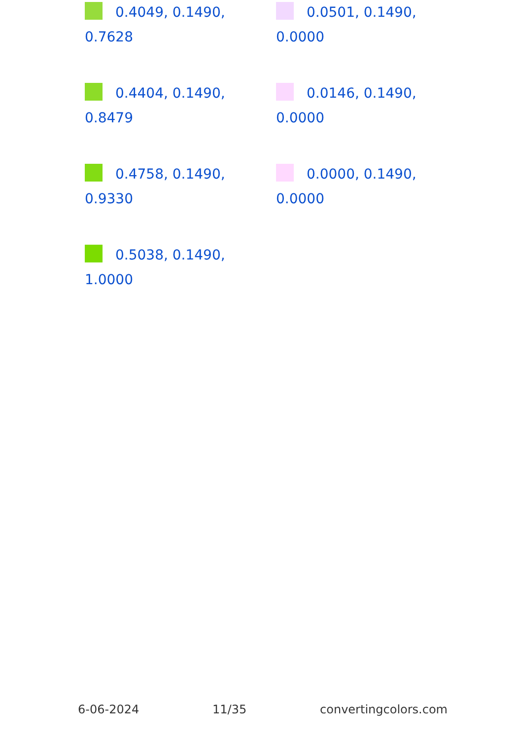0.4049, 0.1490,
0.7628
0.0501, 0.1490,
0.0000
0.4404, 0.1490,
0.8479
0.0146, 0.1490,
0.0000
0.4758, 0.1490,
0.9330
0.0000, 0.1490,
0.0000
0.5038, 0.1490,
1.0000
6-06-2024 11/35 convertingcolors.com